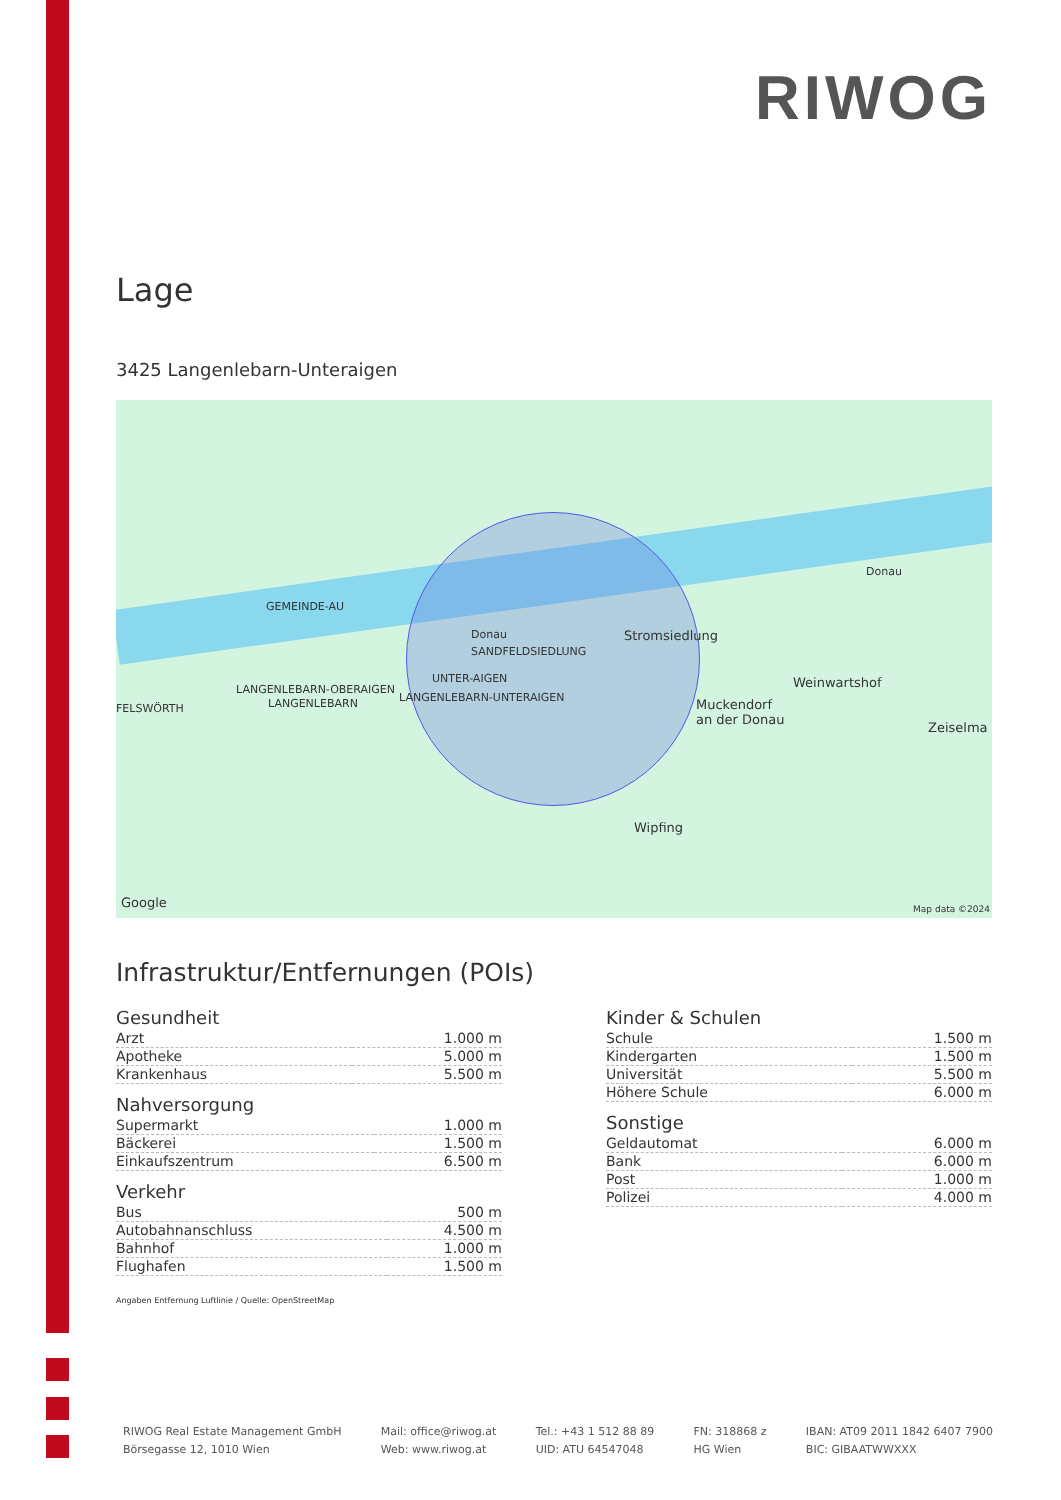RIWOG
Lage
3425 Langenlebarn-Unteraigen
GEMEINDE-AU
Donau
Donau
Stromsiedlung
SANDFELDSIEDLUNG
LANGENLEBARN-OBERAIGEN
UNTER-AIGEN
LANGENLEBARN-UNTERAIGEN
LANGENLEBARN
FELSWÖRTH
Weinwartshof
Muckendorf
an der Donau
Zeiselma
Wipfing
Google Map data ©2024
Infrastruktur/Entfernungen (POIs)
Gesundheit
| Arzt | 1.000 m |
| Apotheke | 5.000 m |
| Krankenhaus | 5.500 m |
Nahversorgung
| Supermarkt | 1.000 m |
| Bäckerei | 1.500 m |
| Einkaufszentrum | 6.500 m |
Verkehr
| Bus | 500 m |
| Autobahnanschluss | 4.500 m |
| Bahnhof | 1.000 m |
| Flughafen | 1.500 m |
Kinder & Schulen
| Schule | 1.500 m |
| Kindergarten | 1.500 m |
| Universität | 5.500 m |
| Höhere Schule | 6.000 m |
Sonstige
| Geldautomat | 6.000 m |
| Bank | 6.000 m |
| Post | 1.000 m |
| Polizei | 4.000 m |
Angaben Entfernung Luftlinie / Quelle: OpenStreetMap
RIWOG Real Estate Management GmbH
Börsegasse 12, 1010 Wien
Mail: office@riwog.at
Web: www.riwog.at
Tel.: +43 1 512 88 89
UID: ATU 64547048
FN: 318868 z
HG Wien
IBAN: AT09 2011 1842 6407 7900
BIC: GIBAATWWXXX